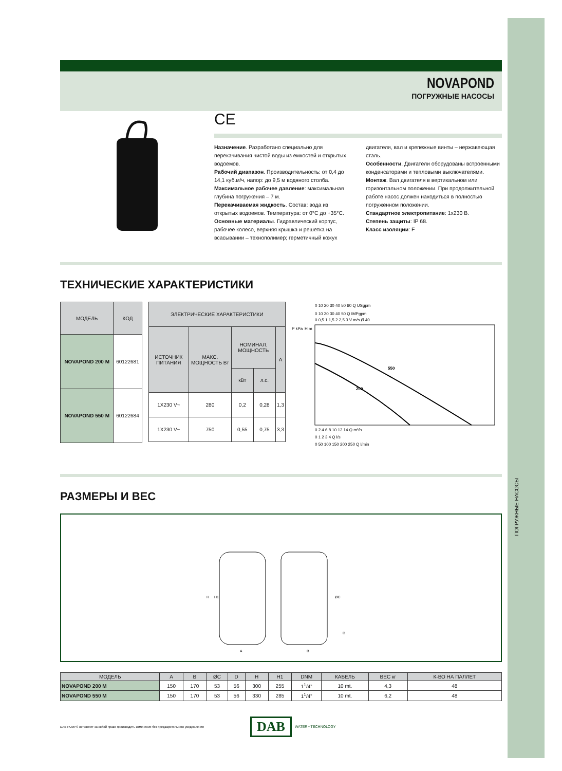ПОГРУЖНЫЕ НАСОСЫ
NOVAPOND
ПОГРУЖНЫЕ НАСОСЫ
CE
Назначение. Разработано специально для перекачивания чистой воды из емкостей и открытых водоемов.
Рабочий диапазон. Производительность: от 0,4 до 14,1 куб.м/ч, напор: до 9,5 м водяного столба.
Максимальное рабочее давление: максимальная глубина погружения – 7 м.
Перекачиваемая жидкость. Состав: вода из открытых водоемов. Температура: от 0°C до +35°C.
Основные материалы. Гидравлический корпус, рабочее колесо, верхняя крышка и решетка на всасывании – технополимер; герметичный кожух двигателя, вал и крепежные винты – нержавеющая сталь.
Особенности. Двигатели оборудованы встроенными конденсаторами и тепловыми выключателями.
Монтаж. Вал двигателя в вертикальном или горизонтальном положении. При продолжительной работе насос должен находиться в полностью погруженном положении.
Стандартное электропитание: 1x230 В.
Степень защиты: IP 68.
Класс изоляции: F
ТЕХНИЧЕСКИЕ ХАРАКТЕРИСТИКИ
| МОДЕЛЬ | КОД |
| --- | --- |
| NOVAPOND 200 M | 60122681 |
| NOVAPOND 550 M | 60122684 |
| ЭЛЕКТРИЧЕСКИЕ ХАРАКТЕРИСТИКИ | | | | |
| --- | --- | --- | --- | --- |
| ИСТОЧНИК ПИТАНИЯ | МАКС. МОЩНОСТЬ Вт | НОМИНАЛ. МОЩНОСТЬ | | A |
| | | кВт | л.с. | |
| 1X230 V~ | 280 | 0,2 | 0,28 | 1,3 |
| 1X230 V~ | 750 | 0,55 | 0,75 | 3,3 |
0 10 20 30 40 50 60 Q USgpm
0 10 20 30 40 50 Q IMPgpm
0 0,5 1 1,5 2 2,5 3 V m/s Ø 40
P kPa
H m
550
200
0 2 4 6 8 10 12 14 Q m³/h
0 1 2 3 4 Q l/s
0 50 100 150 200 250 Q l/min
РАЗМЕРЫ И ВЕС
A
B
H
H1
ØC
D
| МОДЕЛЬ | A | B | ØC | D | H | H1 | DNM | КАБЕЛЬ | ВЕС кг | К-ВО НА ПАЛЛЕТ |
| --- | --- | --- | --- | --- | --- | --- | --- | --- | --- | --- |
| NOVAPOND 200 M | 150 | 170 | 53 | 56 | 300 | 255 | 1<sup>1</sup>/4” | 10 mt. | 4,3 | 48 |
| NOVAPOND 550 M | 150 | 170 | 53 | 56 | 330 | 285 | 1<sup>1</sup>/4” | 10 mt. | 6,2 | 48 |
DAB PUMPS оставляет за собой право производить изменения без предварительного уведомления
DAB
WATER • TECHNOLOGY